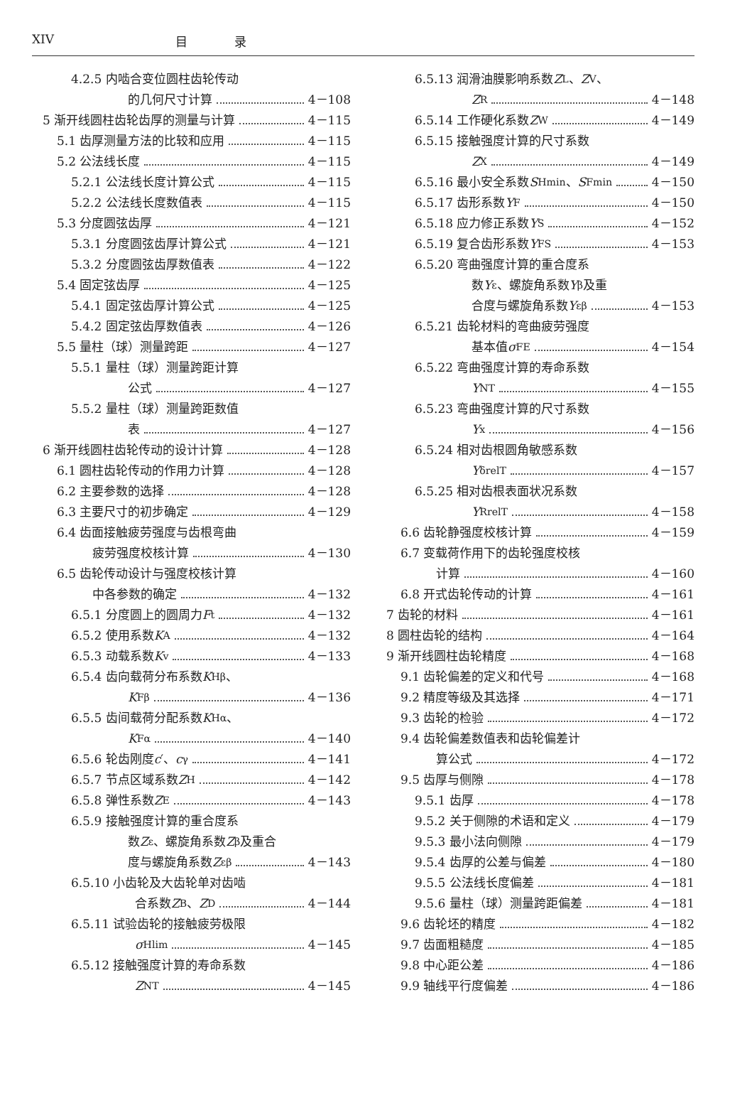XIV 目 录
4.2.5 内啮合变位圆柱齿轮传动
的几何尺寸计算 4－108
5 渐开线圆柱齿轮齿厚的测量与计算 4－115
5.1 齿厚测量方法的比较和应用 4－115
5.2 公法线长度 4－115
5.2.1 公法线长度计算公式 4－115
5.2.2 公法线长度数值表 4－115
5.3 分度圆弦齿厚 4－121
5.3.1 分度圆弦齿厚计算公式 4－121
5.3.2 分度圆弦齿厚数值表 4－122
5.4 固定弦齿厚 4－125
5.4.1 固定弦齿厚计算公式 4－125
5.4.2 固定弦齿厚数值表 4－126
5.5 量柱（球）测量跨距 4－127
5.5.1 量柱（球）测量跨距计算
公式 4－127
5.5.2 量柱（球）测量跨距数值
表 4－127
6 渐开线圆柱齿轮传动的设计计算 4－128
6.1 圆柱齿轮传动的作用力计算 4－128
6.2 主要参数的选择 4－128
6.3 主要尺寸的初步确定 4－129
6.4 齿面接触疲劳强度与齿根弯曲
疲劳强度校核计算 4－130
6.5 齿轮传动设计与强度校核计算
中各参数的确定 4－132
6.5.1 分度圆上的圆周力 F<sub>t</sub> 4－132
6.5.2 使用系数 K<sub>A</sub> 4－132
6.5.3 动载系数 K<sub>v</sub> 4－133
6.5.4 齿向载荷分布系数 K<sub>Hβ</sub>、
K<sub>Fβ</sub> 4－136
6.5.5 齿间载荷分配系数 K<sub>Hα</sub>、
K<sub>Fα</sub> 4－140
6.5.6 轮齿刚度 c ′、 c<sub>γ</sub> 4－141
6.5.7 节点区域系数 Z<sub>H</sub> 4－142
6.5.8 弹性系数 Z<sub>E</sub> 4－143
6.5.9 接触强度计算的重合度系
数 Z<sub>ε</sub>、螺旋角系数 Z<sub>β</sub> 及重合
度与螺旋角系数 Z<sub>εβ</sub> 4－143
6.5.10 小齿轮及大齿轮单对齿啮
合系数 Z<sub>B</sub>、 Z<sub>D</sub> 4－144
6.5.11 试验齿轮的接触疲劳极限
σ<sub>Hlim</sub> 4－145
6.5.12 接触强度计算的寿命系数
Z<sub>NT</sub> 4－145
6.5.13 润滑油膜影响系数 Z<sub>L</sub>、 Z<sub>V</sub>、
Z<sub>R</sub> 4－148
6.5.14 工作硬化系数 Z<sub>W</sub> 4－149
6.5.15 接触强度计算的尺寸系数
Z<sub>X</sub> 4－149
6.5.16 最小安全系数 S<sub>Hmin</sub>、 S<sub>Fmin</sub> 4－150
6.5.17 齿形系数 Y<sub>F</sub> 4－150
6.5.18 应力修正系数 Y<sub>S</sub> 4－152
6.5.19 复合齿形系数 Y<sub>FS</sub> 4－153
6.5.20 弯曲强度计算的重合度系
数 Y<sub>ε</sub>、螺旋角系数 Y<sub>β</sub> 及重
合度与螺旋角系数 Y<sub>εβ</sub> 4－153
6.5.21 齿轮材料的弯曲疲劳强度
基本值 σ<sub>FE</sub> 4－154
6.5.22 弯曲强度计算的寿命系数
Y<sub>NT</sub> 4－155
6.5.23 弯曲强度计算的尺寸系数
Y<sub>x</sub> 4－156
6.5.24 相对齿根圆角敏感系数
Y<sub>δrelT</sub> 4－157
6.5.25 相对齿根表面状况系数
Y<sub>RrelT</sub> 4－158
6.6 齿轮静强度校核计算 4－159
6.7 变载荷作用下的齿轮强度校核
计算 4－160
6.8 开式齿轮传动的计算 4－161
7 齿轮的材料 4－161
8 圆柱齿轮的结构 4－164
9 渐开线圆柱齿轮精度 4－168
9.1 齿轮偏差的定义和代号 4－168
9.2 精度等级及其选择 4－171
9.3 齿轮的检验 4－172
9.4 齿轮偏差数值表和齿轮偏差计
算公式 4－172
9.5 齿厚与侧隙 4－178
9.5.1 齿厚 4－178
9.5.2 关于侧隙的术语和定义 4－179
9.5.3 最小法向侧隙 4－179
9.5.4 齿厚的公差与偏差 4－180
9.5.5 公法线长度偏差 4－181
9.5.6 量柱（球）测量跨距偏差 4－181
9.6 齿轮坯的精度 4－182
9.7 齿面粗糙度 4－185
9.8 中心距公差 4－186
9.9 轴线平行度偏差 4－186